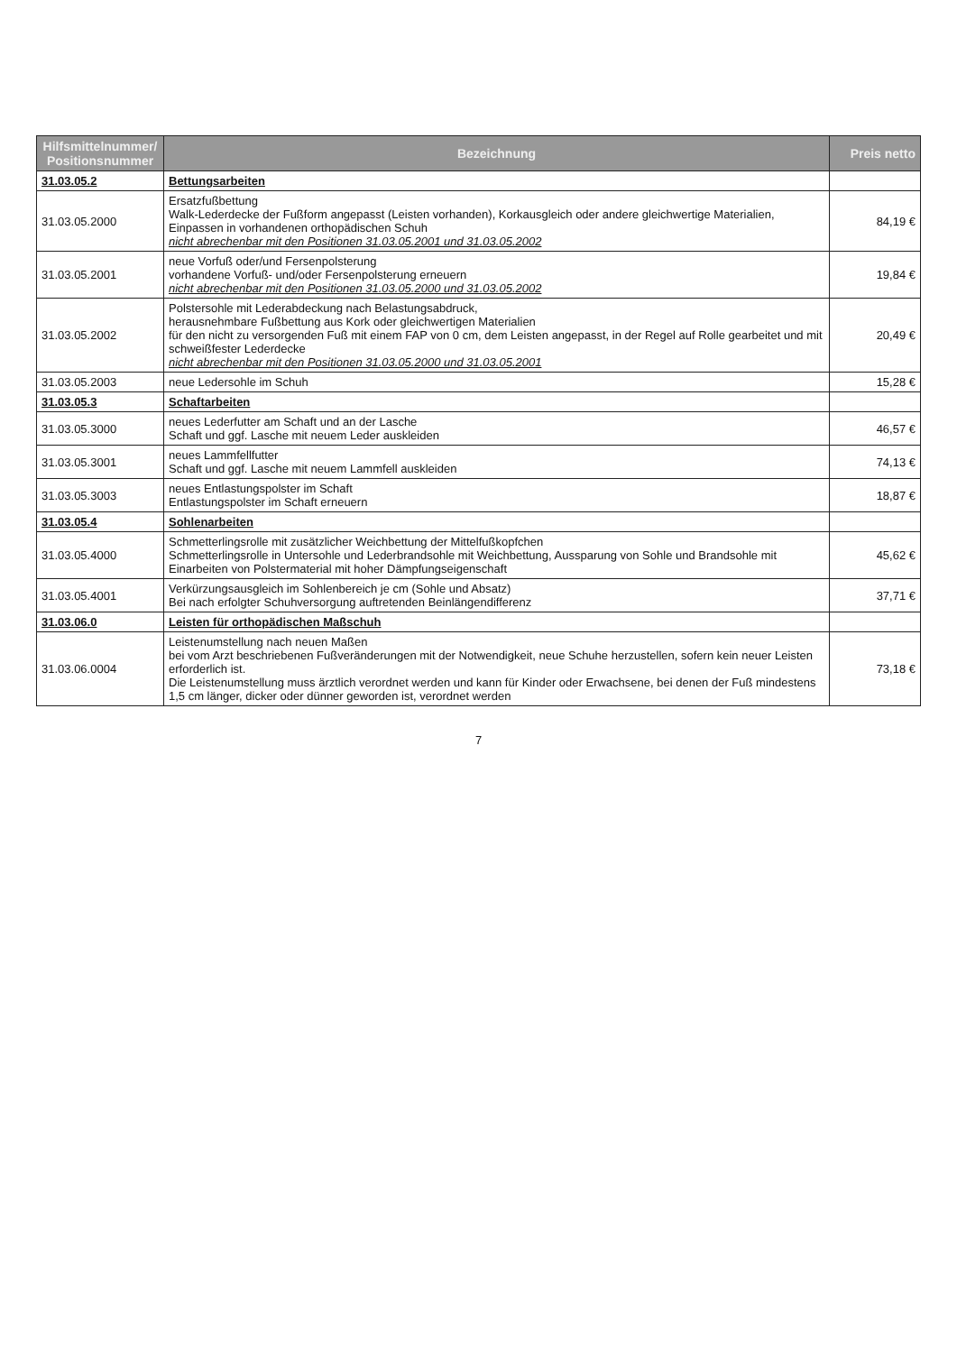| Hilfsmittelnummer/ Positionsnummer | Bezeichnung | Preis netto |
| --- | --- | --- |
| 31.03.05.2 | Bettungsarbeiten | |
| 31.03.05.2000 | Ersatzfußbettung Walk-Lederdecke der Fußform angepasst (Leisten vorhanden), Korkausgleich oder andere gleichwertige Materialien, Einpassen in vorhandenen orthopädischen Schuh nicht abrechenbar mit den Positionen 31.03.05.2001 und 31.03.05.2002 | 84,19 € |
| 31.03.05.2001 | neue Vorfuß oder/und Fersenpolsterung vorhandene Vorfuß- und/oder Fersenpolsterung erneuern nicht abrechenbar mit den Positionen 31.03.05.2000 und 31.03.05.2002 | 19,84 € |
| 31.03.05.2002 | Polstersohle mit Lederabdeckung nach Belastungsabdruck, herausnehmbare Fußbettung aus Kork oder gleichwertigen Materialien für den nicht zu versorgenden Fuß mit einem FAP von 0 cm, dem Leisten angepasst, in der Regel auf Rolle gearbeitet und mit schweißfester Lederdecke nicht abrechenbar mit den Positionen 31.03.05.2000 und 31.03.05.2001 | 20,49 € |
| 31.03.05.2003 | neue Ledersohle im Schuh | 15,28 € |
| 31.03.05.3 | Schaftarbeiten | |
| 31.03.05.3000 | neues Lederfutter am Schaft und an der Lasche Schaft und ggf. Lasche mit neuem Leder auskleiden | 46,57 € |
| 31.03.05.3001 | neues Lammfellfutter Schaft und ggf. Lasche mit neuem Lammfell auskleiden | 74,13 € |
| 31.03.05.3003 | neues Entlastungspolster im Schaft Entlastungspolster im Schaft erneuern | 18,87 € |
| 31.03.05.4 | Sohlenarbeiten | |
| 31.03.05.4000 | Schmetterlingsrolle mit zusätzlicher Weichbettung der Mittelfußkopfchen Schmetterlingsrolle in Untersohle und Lederbrandsohle mit Weichbettung, Aussparung von Sohle und Brandsohle mit Einarbeiten von Polstermaterial mit hoher Dämpfungseigenschaft | 45,62 € |
| 31.03.05.4001 | Verkürzungsausgleich im Sohlenbereich je cm (Sohle und Absatz) Bei nach erfolgter Schuhversorgung auftretenden Beinlängendifferenz | 37,71 € |
| 31.03.06.0 | Leisten für orthopädischen Maßschuh | |
| 31.03.06.0004 | Leistenumstellung nach neuen Maßen bei vom Arzt beschriebenen Fußveränderungen mit der Notwendigkeit, neue Schuhe herzustellen, sofern kein neuer Leisten erforderlich ist. Die Leistenumstellung muss ärztlich verordnet werden und kann für Kinder oder Erwachsene, bei denen der Fuß mindestens 1,5 cm länger, dicker oder dünner geworden ist, verordnet werden | 73,18 € |
7